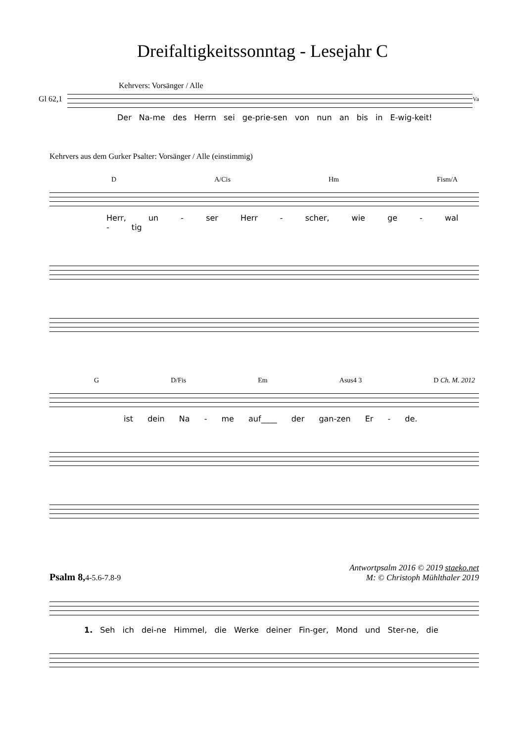Dreifaltigkeitssonntag - Lesejahr C
Kehrvers: Vorsänger / Alle
Gl 62,1
Va
Der Na-me des Herrn sei ge-prie-sen von nun an bis in E-wig-keit!
Kehrvers aus dem Gurker Psalter: Vorsänger / Alle (einstimmig)
D A/Cis Hm Fism/A
Herr, un - ser Herr - scher, wie ge - wal - tig
G D/Fis Em Asus4 3 D Ch. M. 2012
ist dein Na - me auf____ der gan-zen Er - de.
Psalm 8, 4-5.6-7.8-9
Antwortpsalm 2016 © 2019 staeko.net
M: © Christoph Mühlthaler 2019
1. Seh ich dei-ne Himmel, die Werke deiner Fin-ger, Mond und Ster-ne, die